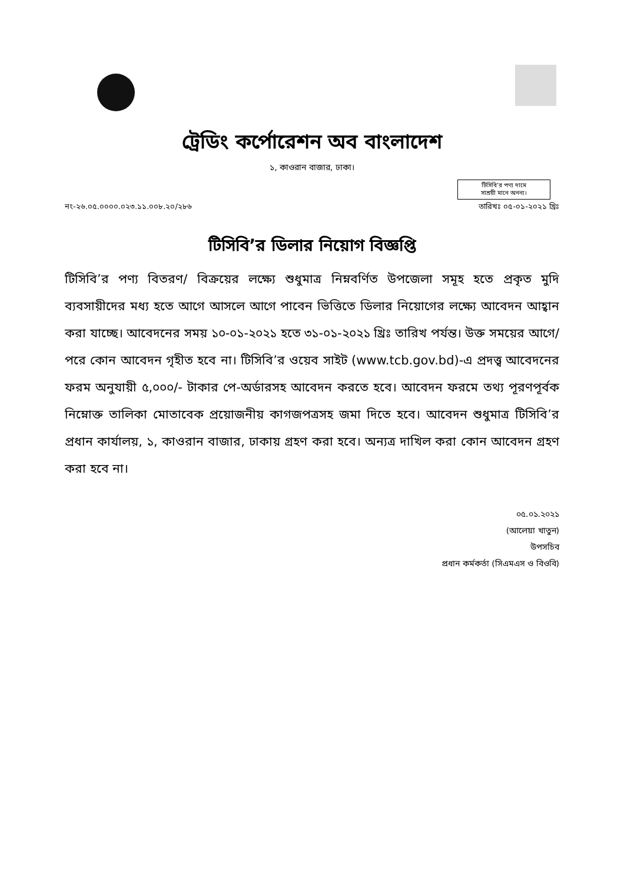ট্রেডিং কর্পোরেশন অব বাংলাদেশ
১, কাওরান বাজার, ঢাকা।
টিসিবি’র পণ্য দামে
সাশ্রয়ী মানে অনন্য।
নং-২৬.০৫.০০০০.০২৩.১১.০০৮.২০/২৮৬ তারিখঃ ০৫-০১-২০২১ খ্রিঃ
টিসিবি’র ডিলার নিয়োগ বিজ্ঞপ্তি
টিসিবি’র পণ্য বিতরণ/ বিক্রয়ের লক্ষ্যে শুধুমাত্র নিম্নবর্ণিত উপজেলা সমূহ হতে প্রকৃত মুদি ব্যবসায়ীদের মধ্য হতে আগে আসলে আগে পাবেন ভিত্তিতে ডিলার নিয়োগের লক্ষ্যে আবেদন আহ্বান করা যাচ্ছে। আবেদনের সময় ১০-০১-২০২১ হতে ৩১-০১-২০২১ খ্রিঃ তারিখ পর্যন্ত। উক্ত সময়ের আগে/ পরে কোন আবেদন গৃহীত হবে না। টিসিবি’র ওয়েব সাইট (www.tcb.gov.bd)-এ প্রদত্ত্ব আবেদনের ফরম অনুযায়ী ৫,০০০/- টাকার পে-অর্ডারসহ আবেদন করতে হবে। আবেদন ফরমে তথ্য পূরণপূর্বক নিম্নোক্ত তালিকা মোতাবেক প্রয়োজনীয় কাগজপত্রসহ জমা দিতে হবে। আবেদন শুধুমাত্র টিসিবি’র প্রধান কার্যালয়, ১, কাওরান বাজার, ঢাকায় গ্রহণ করা হবে। অন্যত্র দাখিল করা কোন আবেদন গ্রহণ করা হবে না।
০৫.০১.২০২১
(আলেয়া খাতুন)
উপসচিব
প্রধান কর্মকর্তা (সিএমএস ও বিওবি)